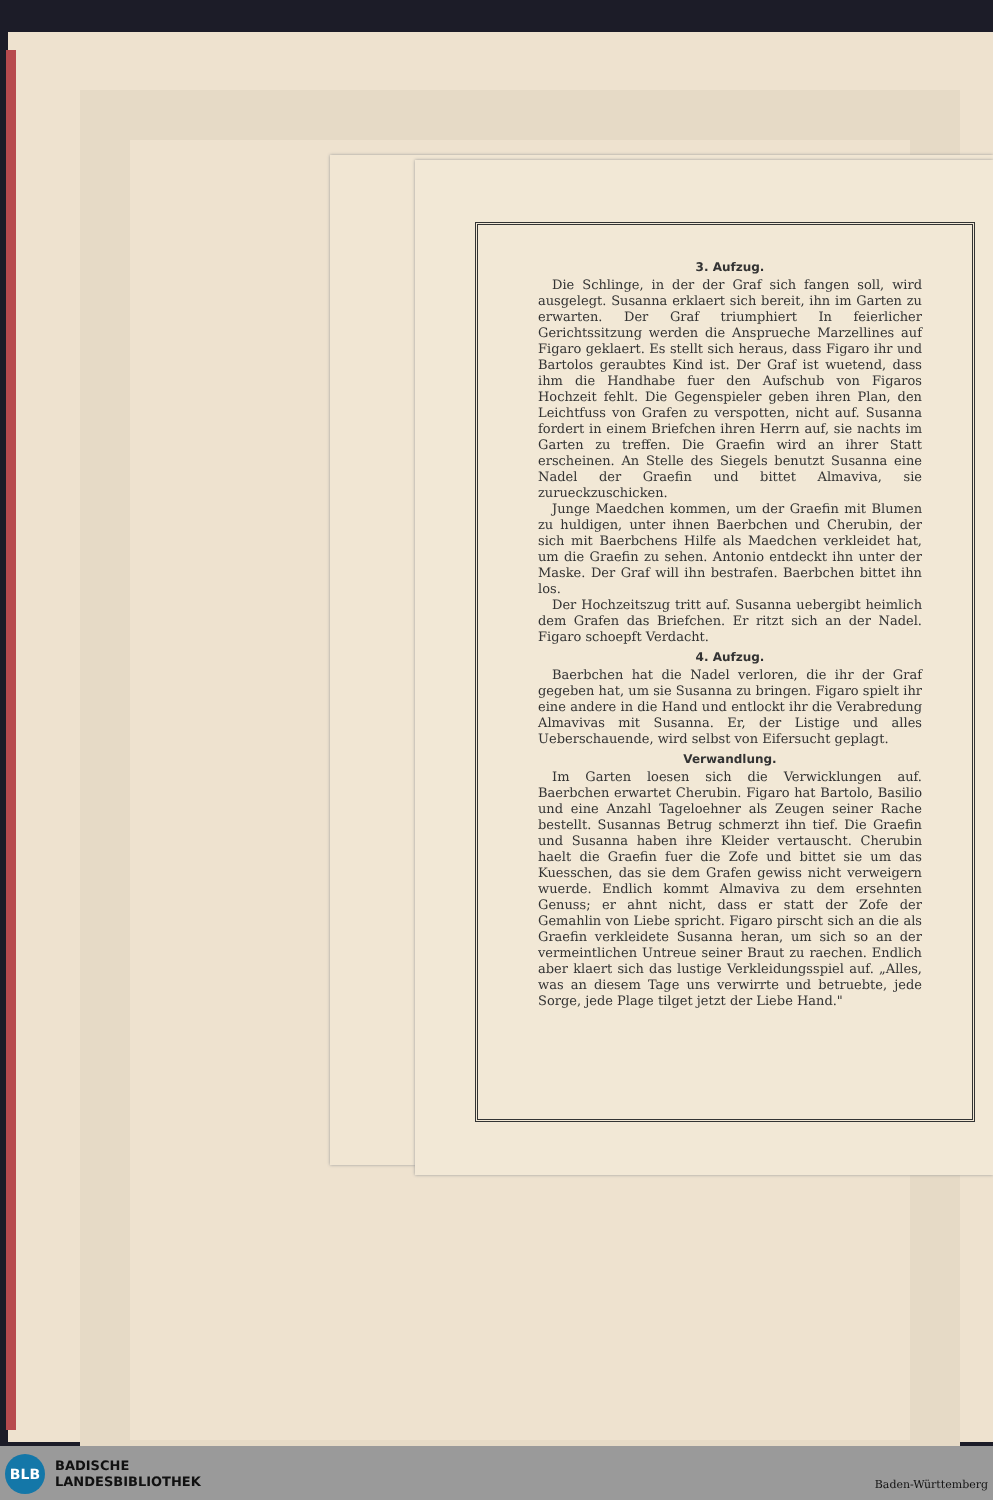3. Aufzug.
Die Schlinge, in der der Graf sich fangen soll, wird ausgelegt. Susanna erklaert sich bereit, ihn im Garten zu erwarten. Der Graf triumphiert In feierlicher Gerichtssitzung werden die Ansprueche Marzellines auf Figaro geklaert. Es stellt sich heraus, dass Figaro ihr und Bartolos geraubtes Kind ist. Der Graf ist wuetend, dass ihm die Handhabe fuer den Aufschub von Figaros Hochzeit fehlt. Die Gegenspieler geben ihren Plan, den Leichtfuss von Grafen zu verspotten, nicht auf. Susanna fordert in einem Briefchen ihren Herrn auf, sie nachts im Garten zu treffen. Die Graefin wird an ihrer Statt erscheinen. An Stelle des Siegels benutzt Susanna eine Nadel der Graefin und bittet Almaviva, sie zurueckzuschicken.
Junge Maedchen kommen, um der Graefin mit Blumen zu huldigen, unter ihnen Baerbchen und Cherubin, der sich mit Baerbchens Hilfe als Maedchen verkleidet hat, um die Graefin zu sehen. Antonio entdeckt ihn unter der Maske. Der Graf will ihn bestrafen. Baerbchen bittet ihn los.
Der Hochzeitszug tritt auf. Susanna uebergibt heimlich dem Grafen das Briefchen. Er ritzt sich an der Nadel. Figaro schoepft Verdacht.
4. Aufzug.
Baerbchen hat die Nadel verloren, die ihr der Graf gegeben hat, um sie Susanna zu bringen. Figaro spielt ihr eine andere in die Hand und entlockt ihr die Verabredung Almavivas mit Susanna. Er, der Listige und alles Ueberschauende, wird selbst von Eifersucht geplagt.
Verwandlung.
Im Garten loesen sich die Verwicklungen auf. Baerbchen erwartet Cherubin. Figaro hat Bartolo, Basilio und eine Anzahl Tageloehner als Zeugen seiner Rache bestellt. Susannas Betrug schmerzt ihn tief. Die Graefin und Susanna haben ihre Kleider vertauscht. Cherubin haelt die Graefin fuer die Zofe und bittet sie um das Kuesschen, das sie dem Grafen gewiss nicht verweigern wuerde. Endlich kommt Almaviva zu dem ersehnten Genuss; er ahnt nicht, dass er statt der Zofe der Gemahlin von Liebe spricht. Figaro pirscht sich an die als Graefin verkleidete Susanna heran, um sich so an der vermeintlichen Untreue seiner Braut zu raechen. Endlich aber klaert sich das lustige Verkleidungsspiel auf. „Alles, was an diesem Tage uns verwirrte und betruebte, jede Sorge, jede Plage tilget jetzt der Liebe Hand."
BLB
BADISCHE
LANDESBIBLIOTHEK
Baden-Württemberg